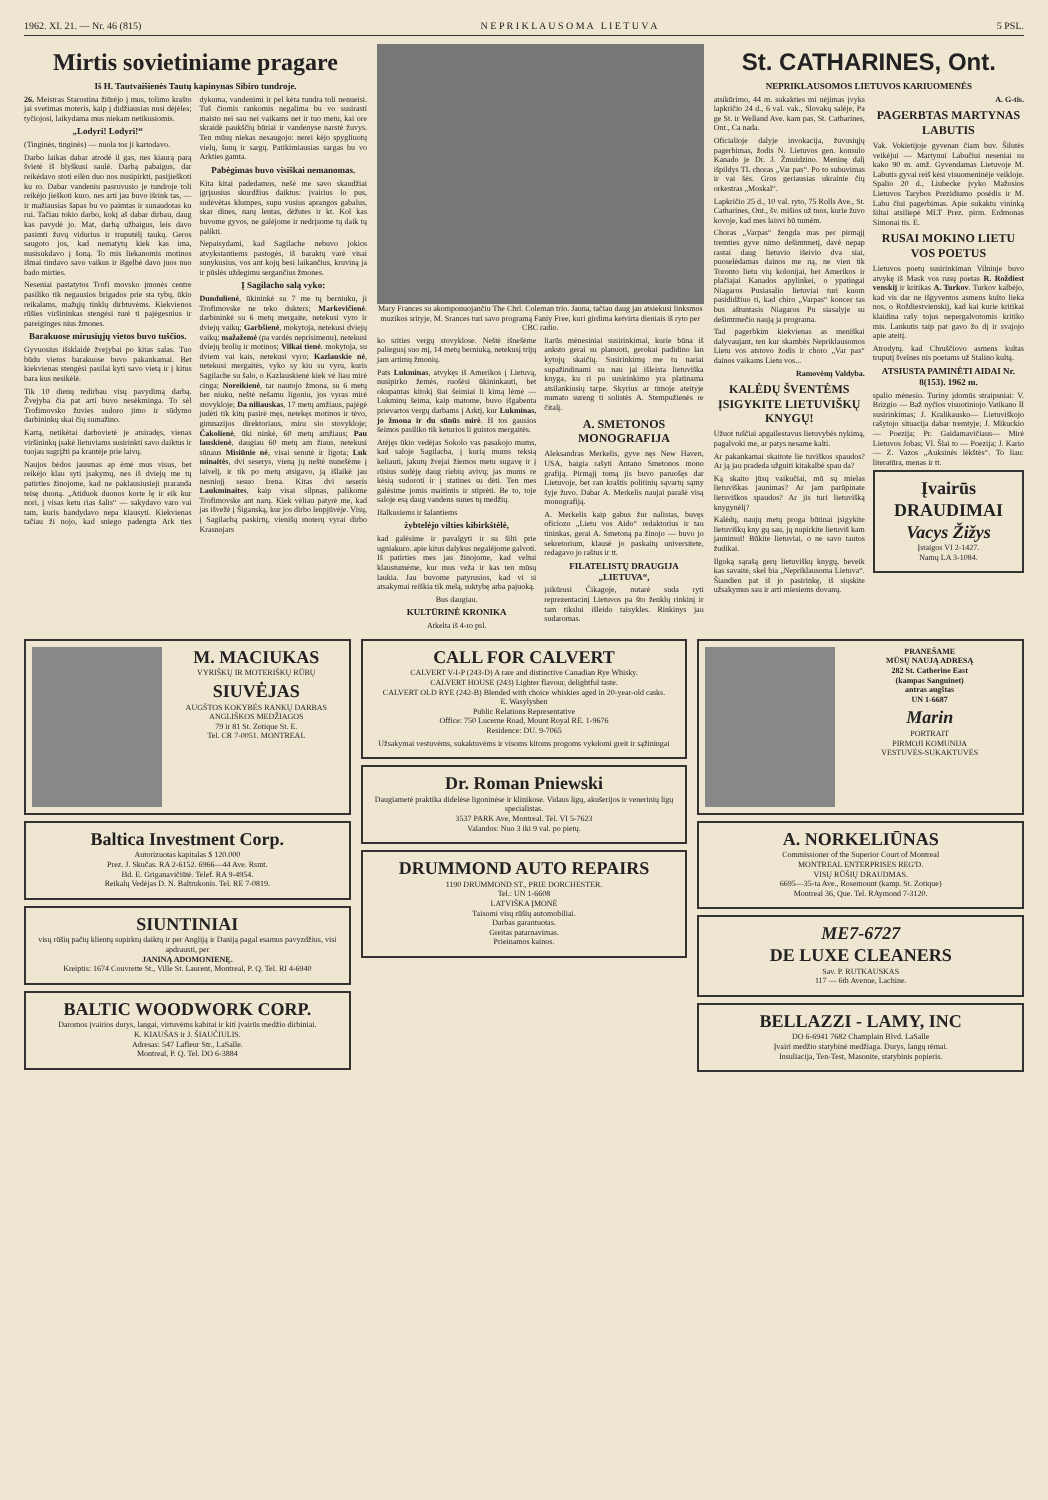1962. XI. 21. — Nr. 46 (815) N E P R I K L A U S O M A L I E T U V A 5 PSL.
Mirtis sovietiniame pragare
Iš H. Tautvaišienės Tautų kapinynas Sibiro tundroje.
26. Meistras Starostina žiūrėjo į mus, tolimo krašto jai svetimas moteris, kaip į didžiausias nusi dėjėles; tyčiojosi, laikydama mus niekam netikusiomis.
„Lodyri! Lodyri!“
(Tinginės, tinginės) — nuola tos ji kartodavo.
Darbo laikas dabar atrodė il gas, nes kiaurą parą švietė iš blyškusi saulė. Darbą pabaigus, dar reikėdavo stoti eilėn duo nos nusipirkti, pasijieškoti ku ro. Dabar vandeniu pasruvusio je tundroje toli reikėjo jieškoti kuro. nes arti jau buvo išrink tas, — ir mažiausias šapas bu vo paimtas ir sunaudotas ku rui. Tačiau tokio darbo, kokį aš dabar dirbau, daug kas pavydė jo. Mat, darbą užbaigus, leis davo pasimti žuvų vidurius ir truputėlį taukų. Geros saugoto jos, kad nematytų kiek kas ima, nusisukdavo į šoną. To mis liekanomis motinos išmai tindavo savo vaikus ir išgelbė davo juos nuo bado mirties.
Neseniai pastatytos Trofi movsko įmonės centre pasiliko tik negausios brigados prie sta tybų, ūkio reikalams, mažųjų tinklų dirbtuvėms. Kiekvienos rūšies viršininkas stengėsi turė ti pajėgesnius ir pareiginges nius žmones.
Barakuose mirusiųjų vietos buvo tuščios.
Gyvuosius išsklaidė žvejybai po kitas salas. Tuo būdu vietos barakuose buvo pakankamai. Bet kiekvienas stengėsi pasilai kyti savo vietą ir į kitus bara kus nesikėlė.
Tik 10 dienų tedirbau visų pavydimą darbą. Žvejyba čia pat arti buvo nesėkminga. To sėl Trofimovsko žuvies sudoro jimo ir sūdymo darbininkų skai čių sumažino.
Kartą, netikėtai darbovietė je atsiradęs, vienas viršininkų įsakė lietuviams susirinkti savo daiktus ir tuojau sugrįžti pa krantėje prie laivų.
Naujos bėdos jausmas ap ėmė mus visus, bet reikėjo klau syti įsakymų, nes iš dviejų me tų patirties žinojome, kad ne paklausiusieji praranda teisę duoną. „Atiduok duonos korte lę ir eik kur nori, į visas ketu rias šalis“ — sakydavo varo vai tam, kuris bandydavo nepa klausyti. Kiekvienas tačiau ži nojo, kad sniego padengta Ark ties dykuma, vandenimi ir pel kėta tundra toli nenueisi. Tuš čiomis rankomis negalima bu vo susirasti maisto nei sau nei vaikams net ir tuo metu, kai ore skraidė paukščių būriai ir vandenyse narstė žuvys. Ten mūsų niekas nesaugojo: nerei kėjo spygliuotų vielų, šunų ir sargų. Patikimiausias sargas bu vo Arkties gamta.
Pabėgimas buvo visiškai nemanomas.
Kita kitai padedamos, nešė me savo skaudžiai įgrįsusius skurdžius daiktus: įvairius lo pus, sudėvėtas klumpes, supu vusius aprangos gabalus, skar dines, narų lentas, dėžutes ir kt. Kol kas buvome gyvos, ne galėjome ir nedrįsome tų daik tų palikti.
Nepaisydami, kad Sagilache nebuvo jokios atvykstantiems pastogės, iš baraktų varė visai sunykusius, vos ant kojų besi laikančius, kruviną ja ir pūslės uždegimu sergančius žmones.
Į Sagilacho salą vyko:
Dundulienė, ūkininkė su 7 me tų berniuku, ji Trofimovske ne teko dukters; Markevičienė. darbininkė su 6 metų mergaite, netekusi vyro ir dviejų vaikų; Garbšienė, mokytoja, netekusi dviejų vaikų; mažažemė (pa vardės neprisimenu), netekusi dviejų brolių ir motinos; Vilkai tienė. mokytoja, su dviem vai kais, netekusi vyro; Kazlauskie nė, netekusi mergaitės, vyko sy kiu su vyru, kuris Sagilache su šalo, o Kazlauskienė kiek vė liau mirė cinga; Noreikienė, tar nautojo žmona, su 6 metų ber niuku, neštė nešamu ligoniu, jos vyras mirė stovykloje; Da niliauskas, 17 metų amžiaus, pajėgė judėti tik kitų pasirė męs, netekęs motinos ir tėvo, gimnazijos direktoriaus, miru sio stovykloje; Čakolienė, ūki ninkė, 60 metų amžiaus; Pau lauskienė, daugiau 60 metų am žiaus, netekusi sūnaus Misiūnie nė, visai senutė ir ligota; Luk minaitės, dvi seserys, vieną jų neštė nunešėme į laivelį, ir tik po metų atsigavo, ją išlaikė jau nesniojį sesuo Irena. Kitas dvi seseris Laukminaites, kaip visai silpnas, palikome Trofimovske ant narų. Kiek vėliau patyrė me, kad jas išvežė į Šiganską, kur jos dirbo lenpjūvėje. Visų, į Sagilachą paskirtų, vienišų moterų vyrai dirbo Krasnojars
Mary Frances su akomponuojančiu The Chrl. Coleman trio. Jauna, tačiau daug jau atsiekusi linksmos muzikos srityje, M. Srances turi savo programą Faniy Free, kuri girdima ketvirta dieniais iš ryto per CBC radio.
ko srities vergų stovyklose. Neštė išnešėme paliegusį suo mį, 14 metų berniuką, netekusį trijų jam artimų žmonių.
Pats Lukminas, atvykęs iš Amerikos į Lietuvą, nusipirko žemės, ruošėsi ūkininkauti, bet okupantas kitokį šiai šeimiai li kimą lėmė — Lukminų šeima, kaip matome, buvo išgabenta prievartos vergų darbams į Arktį, kur Lukminas, jo žmona ir du sūnūs mirė. Iš tos gausios šeimos pasiliko tik keturios li guistos mergaitės.
Atėjęs ūkio vedėjas Sokolo vas pasakojo mums, kad saloje Sagilacha, į kurią mums teksią keliauti, jakutų žvejai žiemos metu sugavę ir į rūsius sudėję daug riebių avivų; jas mums re kėsią sudoroti ir į statines su dėti. Ten mes galėsime jomis maitintis ir stiprėti. Be to, toje saloje esą daug vandens sunes tų medžių.
Išalkusiems ir šalantiems
žybtelėjo vilties kibirkštėlė,
kad galėsime ir pavalgyti ir su šilti prie ugniakuro. apie kitus dalykus negalėjome galvoti. Iš patirties mes jau žinojome, kad veltui klaustumėme, kur mus veža ir kas ten mūsų laukia. Jau buvome patyrusios, kad vi si atsakymai reiškia tik melą, suktybę arba pajuoką.
Bus daugiau.
KULTŪRINĖ KRONIKA
Atkelta iš 4-ro psl.
liarūs mėnesiniai susirinkimai, kurie būna iš anksto gerai su planuoti, gerokai padidino lan kytojų skaičių. Susirinkimų me tu nariai supažindinami su nau jai išleista lietuviška knyga, ku ri po susirinkimo yra platinama atsilankiusių tarpe. Skyrius ar timoje ateityje numato sureng ti solistės A. Stempužienės re čitalį.
A. SMETONOS MONOGRAFIJA
Aleksandras Merkelis, gyve nęs New Haven, USA, baigia rašyti Antano Smetonos mono grafiją. Pirmąjį tomą jis buvo paruošęs dar Lietuvoje, bet ran kraštis politinių sąvartų sąmy šyje žuvo. Dabar A. Merkelis naujai parašė visą monografiją.
A. Merkelis kaip gabus žur nalistas, buvęs oficiozo „Lietu vos Aido“ redaktorius ir tau tininkas, gerai A. Smetoną pa žinojo — buvo jo sekretorium, klausė jo paskaitų universitete, redagavo jo raštus ir tt.
FILATELISTŲ DRAUGIJA „LIETUVA“,
įsikūrusi Čikagoje, nutarė suda ryti reprezentacinį Lietuvos pa što ženklų rinkinį ir tam tikslui išleido taisykles. Rinkinys jau sudaromas.
St. CATHARINES, Ont.
NEPRIKLAUSOMOS LIETUVOS KARIUOMENĖS
atsikūrimo, 44 m. sukakties mi nėjimas įvyks lapkričio 24 d., 6 val. vak., Slovakų salėje, Pa ge St. ir Welland Ave. kam pas, St. Catharines, Ont., Ca nada.
Oficialioje dalyje invokacija, žuvusiųjų pagerbimas, žodis N. Lietuvos gen. konsulo Kanado je Dr. J. Žmuidzino. Meninę dalį išpildys TL choras „Var pas“. Po to subuvimas ir vai šės. Gros geriausias ukrainie čių orkestras „Moskal“.
Lapkričio 25 d., 10 val. ryto, 75 Rolls Ave., St. Catharines, Ont., šv. mišios už tuos, kurie žuvo kovoje, kad mes laisvi bū tumėm.
Choras „Varpas“ žengda mas per pirmąjį tremties gyve nimo dešimtmetį, davė nepap rastai daug lietuvio išeivio dva siai, puoselėdamas dainos me ną, ne vien tik Toronto lietu vių kolonijai, bet Amerikos ir plačiajai Kanados apylinkei, o ypatingai Niagaros Pusiasalio lietuviai turi kuom pasididžiuo ti, kad chiro „Varpas“ koncer tas bus aštuntasis Niagaros Pu siasalyje su dešimtmečio naują ja programa.
Tad pagerbkim kiekvienas as meniškai dalyvaujant, ten kur skambės Nepriklausomos Lietu vos atstovo žodis ir choro „Var pas“ dainos vaikams Lietu vos...
Ramovėnų Valdyba.
KALĖDŲ ŠVENTĖMS ĮSIGYKITE LIETUVIŠKŲ KNYGŲ!
Užuot tuščiai apgailestavus lietuvybės nykimą, pagalvoki me, ar patys nesame kalti.
Ar pakankamai skaitote lie tuviškos spaudos? Ar ją jau pradeda užguiti kitakalbė spau da?
Ką skaito jūsų vaikučiai, mū sų mielas lietuviškas jaunimas? Ar jam parūpinate lietsviškos spaudos? Ar jis turi lietuvišką knygynėlį?
Kalėdų, naujų metų proga būtinai įsigykite lietuviškų kny gų sau, jų nupirkite lietuviš kam jaunimui! Būkite lietuviai, o ne savo tautos žudikai.
Ilgoką sąrašą gerų lietuviškų knygų, beveik kas savaitė, skel bia „Nepriklausoma Lietuva“. Šiandien pat iš jo pasirinkę, iš siųskite užsakymus sau ir arti miesiems dovanų.
A. G-tis.
PAGERBTAS MARTYNAS LABUTIS
Vak. Vokietijoje gyvenan čiam buv. Šilutės veikėjui — Martynui Labučiui neseniai su kako 90 m. amž. Gyvendamas Lietuvoje M. Labutis gyvai reiš kėsi visuomeninėje veikloje. Spalio 20 d., Liubecke įvyko Mažosios Lietuvos Tarybos Prezidiumo posėdis ir M. Labu čiui pagerbimas. Apie sukaktu vininką šiltai atsiliepė MLT Prez. pirm. Erdmonas Simonai tis. E.
RUSAI MOKINO LIETU VOS POETUS
Lietuvos poetų susirinkiman Vilniuje buvo atvykę iš Mask vos rusų poetas R. Roždiest venskij ir kritikas A. Turkov. Turkov kalbėjo, kad vis dar ne išgyventos asmens kulto lieka nos, o Roždiestvienskij, kad kai kurie kritikai klaidina rašy tojus nepergalvotomis kritiko mis. Lankutis taip pat gavo žo dį ir svajojo apie ateitį.
Atrodytų. kad Chruščiovo asmens kultas truputį švelnes nis poetams už Stalino kultą.
ATSIUSTA PAMINĖTI AIDAI Nr. 8(153). 1962 m.
spalio mėnesio. Turiny įdomūs straipsniai: V. Brizgio — Baž nyčios visuotiniojo Vatikano II susirinkimas; J. Kralikausko— Lietuviškojo rašytojo situacija dabar tremtyje; J. Mikuckio— Poezija; Pr. Gaidamavičiaus— Mirė Lietuvos Jobas; Vl. Šlai to — Poezija; J. Kario — Z. Vazos „Auksinės lėkštės“. To liau: literatūra, menas ir tt.
Įvairūs
DRAUDIMAI
Vacys Žižys
Įstaigos VI 2-1427.
Namų LA 3-1084.
M. MACIUKAS
VYRIŠKŲ IR MOTERIŠKŲ RŪBŲ
SIUVĖJAS
AUGŠTOS KOKYBĖS RANKŲ DARBAS ANGLIŠKOS MEDŽIAGOS
79 ir 81 St. Zotique St. E.
Tel. CR 7-0051. MONTREAL
Baltica Investment Corp.
Autorizuotas kapitalas $ 120.000
Prez. J. Skučas. RA 2-6152. 6966—44 Ave. Rsmt.
Išd. E. Griganavičiūtė. Telef. RA 9-4954.
Reikalų Vedėjas D. N. Baltrukonis. Tel. RE 7-0819.
SIUNTINIAI
visų rūšių pačių klientų supirktų daiktų ir per Angliją ir Daniją pagal esamus pavyzdžius, visi apdrausti, per
JANINĄ ADOMONIENĘ.
Kreiptis: 1674 Couvrette St., Ville St. Laurent, Montreal, P. Q. Tel. RI 4-6940
BALTIC WOODWORK CORP.
Daromos įvairios durys, langai, virtuvėms kabitai ir kiti įvairūs medžio dirbiniai.
K. KIAUŠAS ir J. ŠIAUČIULIS.
Adresas: 547 Lafleur Str., LaSalle.
Montreal, P. Q. Tel. DO 6-3884
CALL FOR CALVERT
CALVERT V-I-P (243-D) A rare and distinctive Canadian Rye Whisky.
CALVERT HOUSE (243) Lighter flavour, delightful taste.
CALVERT OLD RYE (242-B) Blended with choice whiskies aged in 20-year-old casks.
E. Wasylyshen
Public Relations Representative
Office: 750 Lucerne Road, Mount Royal RE. 1-9676
Residence: DU. 9-7065
Užsakymai vestuvėms, sukaktuvėms ir visoms kitoms progoms vykdomi greit ir sąžiningai
Dr. Roman Pniewski
Daugiametė praktika didelėse ligoninėse ir klinikose. Vidaus ligų, akušerijos ir venerinių ligų specialistas.
3537 PARK Ave, Montreal. Tel. VI 5-7623
Valandos: Nuo 3 iki 9 val. po pietų.
DRUMMOND AUTO REPAIRS
1190 DRUMMOND ST., PRIE DORCHESTER.
Tel.: UN 1-6608
LATVIŠKA ĮMONĖ
Taisomi visų rūšių automobiliai.
Darbas garantuotas.
Greitas patarnavimas.
Prieinamos kainos.
PRANEŠAME
MŪSŲ NAUJĄ ADRESĄ
282 St. Catherine East
(kampas Sanguinet)
antras augštas
UN 1-6687
Marin
PORTRAIT
PIRMOJI KOMUNIJA
VESTUVĖS-SUKAKTUVĖS
A. NORKELIŪNAS
Commissioner of the Superior Court of Montreal
MONTREAL ENTERPRISES REG'D.
VISŲ RŪŠIŲ DRAUDMAS.
6695—35-ta Ave., Rosemount (kamp. St. Zotique)
Montreal 36, Que. Tel. RAymond 7-3120.
ME7-6727
DE LUXE CLEANERS
Sav. P. RUTKAUSKAS
117 — 6th Avenue, Lachine.
BELLAZZI - LAMY, INC
DO 6-6941 7682 Champlain Blvd. LaSalle
Įvairi medžio statybinė medžiaga. Durys, langų rėmai.
Insuliacija, Ten-Test, Masonite, statybinis popieris.